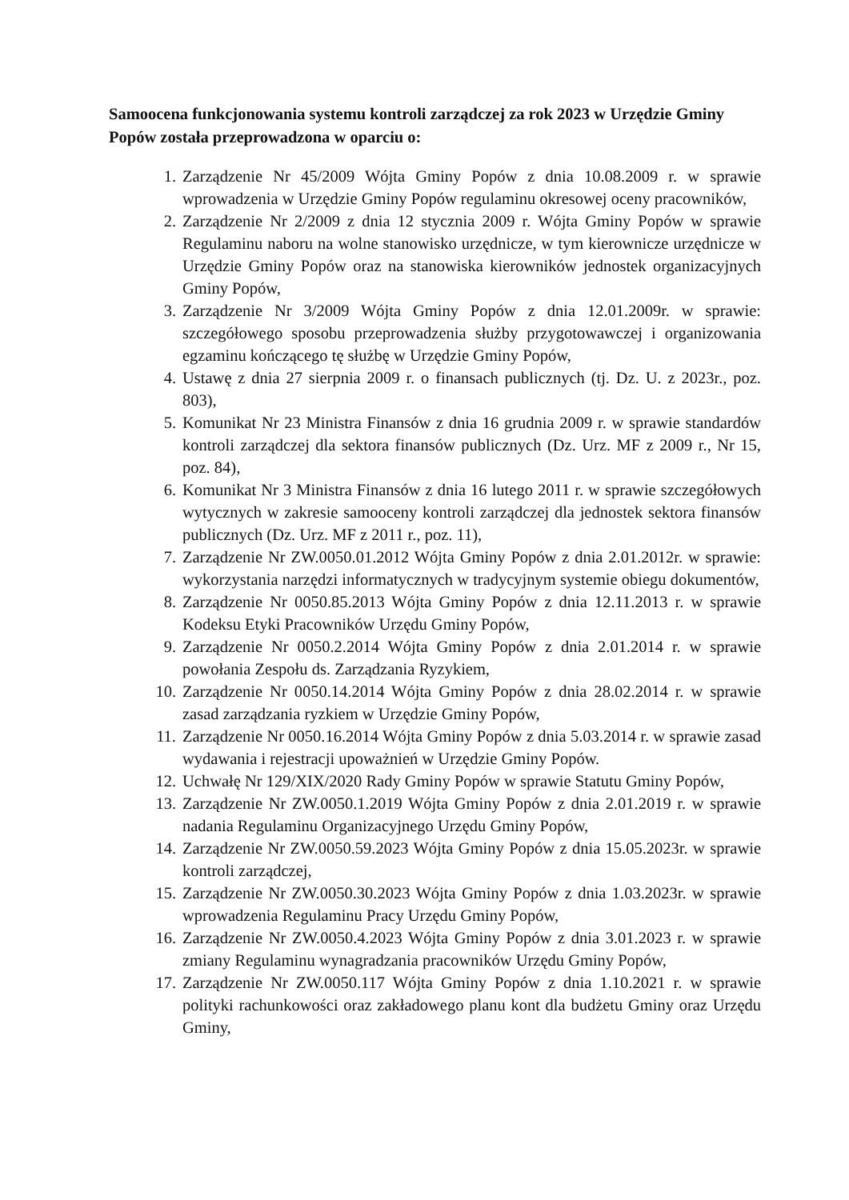Samoocena funkcjonowania systemu kontroli zarządczej za rok 2023 w Urzędzie Gminy Popów została przeprowadzona w oparciu o:
1. Zarządzenie Nr 45/2009 Wójta Gminy Popów z dnia 10.08.2009 r. w sprawie wprowadzenia w Urzędzie Gminy Popów regulaminu okresowej oceny pracowników,
2. Zarządzenie Nr 2/2009 z dnia 12 stycznia 2009 r. Wójta Gminy Popów w sprawie Regulaminu naboru na wolne stanowisko urzędnicze, w tym kierownicze urzędnicze w Urzędzie Gminy Popów oraz na stanowiska kierowników jednostek organizacyjnych Gminy Popów,
3. Zarządzenie Nr 3/2009 Wójta Gminy Popów z dnia 12.01.2009r. w sprawie: szczegółowego sposobu przeprowadzenia służby przygotowawczej i organizowania egzaminu kończącego tę służbę w Urzędzie Gminy Popów,
4. Ustawę z dnia 27 sierpnia 2009 r. o finansach publicznych (tj. Dz. U. z 2023r., poz. 803),
5. Komunikat Nr 23 Ministra Finansów z dnia 16 grudnia 2009 r. w sprawie standardów kontroli zarządczej dla sektora finansów publicznych (Dz. Urz. MF z 2009 r., Nr 15, poz. 84),
6. Komunikat Nr 3 Ministra Finansów z dnia 16 lutego 2011 r. w sprawie szczegółowych wytycznych w zakresie samooceny kontroli zarządczej dla jednostek sektora finansów publicznych (Dz. Urz. MF z 2011 r., poz. 11),
7. Zarządzenie Nr ZW.0050.01.2012 Wójta Gminy Popów z dnia 2.01.2012r. w sprawie: wykorzystania narzędzi informatycznych w tradycyjnym systemie obiegu dokumentów,
8. Zarządzenie Nr 0050.85.2013 Wójta Gminy Popów z dnia 12.11.2013 r. w sprawie Kodeksu Etyki Pracowników Urzędu Gminy Popów,
9. Zarządzenie Nr 0050.2.2014 Wójta Gminy Popów z dnia 2.01.2014 r. w sprawie powołania Zespołu ds. Zarządzania Ryzykiem,
10. Zarządzenie Nr 0050.14.2014 Wójta Gminy Popów z dnia 28.02.2014 r. w sprawie zasad zarządzania ryzkiem w Urzędzie Gminy Popów,
11. Zarządzenie Nr 0050.16.2014 Wójta Gminy Popów z dnia 5.03.2014 r. w sprawie zasad wydawania i rejestracji upoważnień w Urzędzie Gminy Popów.
12. Uchwałę Nr 129/XIX/2020 Rady Gminy Popów w sprawie Statutu Gminy Popów,
13. Zarządzenie Nr ZW.0050.1.2019 Wójta Gminy Popów z dnia 2.01.2019 r. w sprawie nadania Regulaminu Organizacyjnego Urzędu Gminy Popów,
14. Zarządzenie Nr ZW.0050.59.2023 Wójta Gminy Popów z dnia 15.05.2023r. w sprawie kontroli zarządczej,
15. Zarządzenie Nr ZW.0050.30.2023 Wójta Gminy Popów z dnia 1.03.2023r. w sprawie wprowadzenia Regulaminu Pracy Urzędu Gminy Popów,
16. Zarządzenie Nr ZW.0050.4.2023 Wójta Gminy Popów z dnia 3.01.2023 r. w sprawie zmiany Regulaminu wynagradzania pracowników Urzędu Gminy Popów,
17. Zarządzenie Nr ZW.0050.117 Wójta Gminy Popów z dnia 1.10.2021 r. w sprawie polityki rachunkowości oraz zakładowego planu kont dla budżetu Gminy oraz Urzędu Gminy,